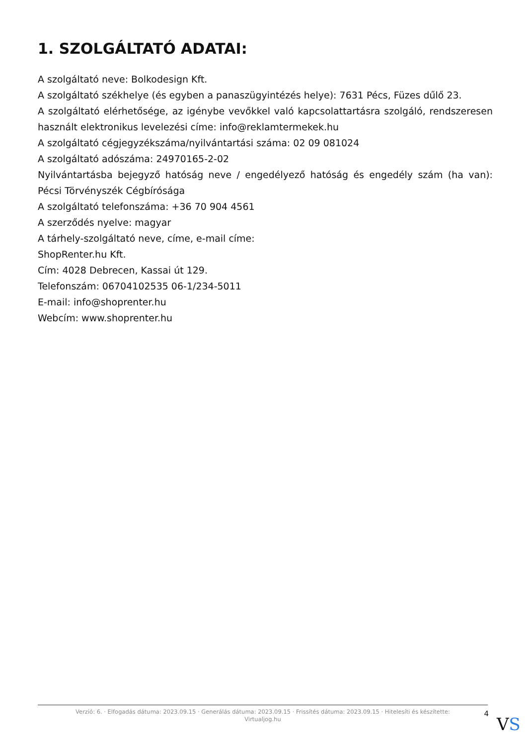1. SZOLGÁLTATÓ ADATAI:
A szolgáltató neve: Bolkodesign Kft.
A szolgáltató székhelye (és egyben a panaszügyintézés helye): 7631 Pécs, Füzes dűlő 23.
A szolgáltató elérhetősége, az igénybe vevőkkel való kapcsolattartásra szolgáló, rendszeresen használt elektronikus levelezési címe: info@reklamtermekek.hu
A szolgáltató cégjegyzékszáma/nyilvántartási száma: 02 09 081024
A szolgáltató adószáma: 24970165-2-02
Nyilvántartásba bejegyző hatóság neve / engedélyező hatóság és engedély szám (ha van): Pécsi Törvényszék Cégbírósága
A szolgáltató telefonszáma: +36 70 904 4561
A szerződés nyelve: magyar
A tárhely-szolgáltató neve, címe, e-mail címe:
ShopRenter.hu Kft.
Cím: 4028 Debrecen, Kassai út 129.
Telefonszám: 06704102535 06-1/234-5011
E-mail: info@shoprenter.hu
Webcím: www.shoprenter.hu
Verzió: 6. · Elfogadás dátuma: 2023.09.15 · Generálás dátuma: 2023.09.15 · Frissítés dátuma: 2023.09.15 · Hitelesíti és készítette: Virtualjog.hu
4
VS